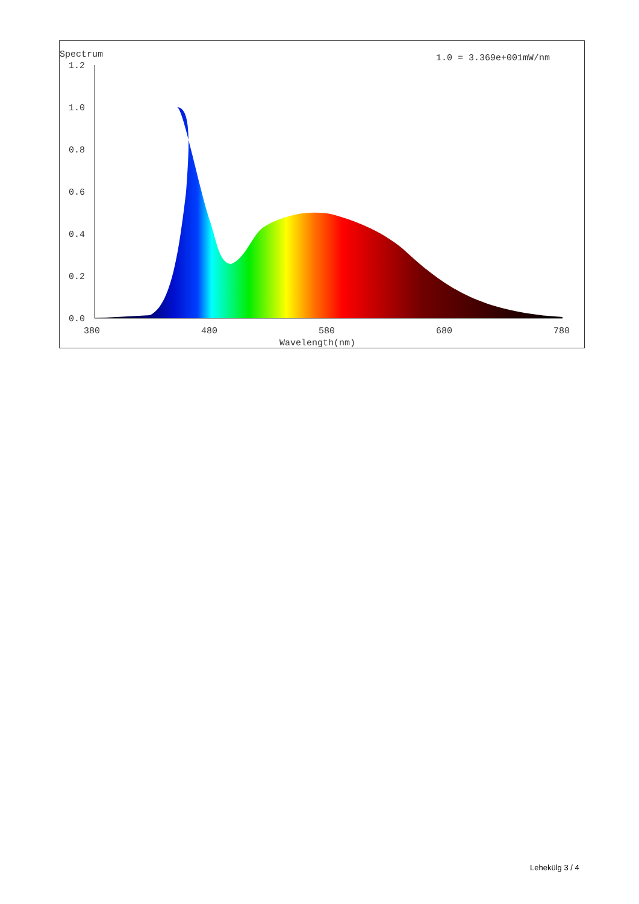Spectrum
1.0 = 3.369e+001mW/nm
1.2
1.0
0.8
0.6
0.4
0.2
0.0
380
480
580
680
780
Wavelength(nm)
Lehekülg 3 / 4